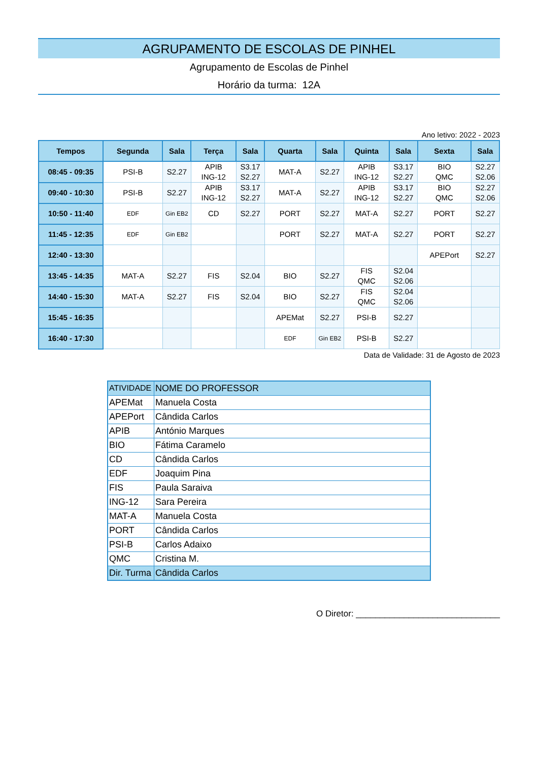AGRUPAMENTO DE ESCOLAS DE PINHEL
Agrupamento de Escolas de Pinhel
Horário da turma: 12A
Ano letivo: 2022 - 2023
| Tempos | Segunda | Sala | Terça | Sala | Quarta | Sala | Quinta | Sala | Sexta | Sala |
| --- | --- | --- | --- | --- | --- | --- | --- | --- | --- | --- |
| 08:45 - 09:35 | PSI-B | S2.27 | APIB ING-12 | S3.17 S2.27 | MAT-A | S2.27 | APIB ING-12 | S3.17 S2.27 | BIO QMC | S2.27 S2.06 |
| 09:40 - 10:30 | PSI-B | S2.27 | APIB ING-12 | S3.17 S2.27 | MAT-A | S2.27 | APIB ING-12 | S3.17 S2.27 | BIO QMC | S2.27 S2.06 |
| 10:50 - 11:40 | EDF | Gin EB2 | CD | S2.27 | PORT | S2.27 | MAT-A | S2.27 | PORT | S2.27 |
| 11:45 - 12:35 | EDF | Gin EB2 | | | PORT | S2.27 | MAT-A | S2.27 | PORT | S2.27 |
| 12:40 - 13:30 | | | | | | | | | APEPort | S2.27 |
| 13:45 - 14:35 | MAT-A | S2.27 | FIS | S2.04 | BIO | S2.27 | FIS QMC | S2.04 S2.06 | | |
| 14:40 - 15:30 | MAT-A | S2.27 | FIS | S2.04 | BIO | S2.27 | FIS QMC | S2.04 S2.06 | | |
| 15:45 - 16:35 | | | | | APEMat | S2.27 | PSI-B | S2.27 | | |
| 16:40 - 17:30 | | | | | EDF | Gin EB2 | PSI-B | S2.27 | | |
Data de Validade: 31 de Agosto de 2023
| ATIVIDADE | NOME DO PROFESSOR |
| --- | --- |
| APEMat | Manuela Costa |
| APEPort | Cândida Carlos |
| APIB | António Marques |
| BIO | Fátima Caramelo |
| CD | Cândida Carlos |
| EDF | Joaquim Pina |
| FIS | Paula Saraiva |
| ING-12 | Sara Pereira |
| MAT-A | Manuela Costa |
| PORT | Cândida Carlos |
| PSI-B | Carlos Adaixo |
| QMC | Cristina M. |
| Dir. Turma | Cândida Carlos |
O Diretor: ______________________________